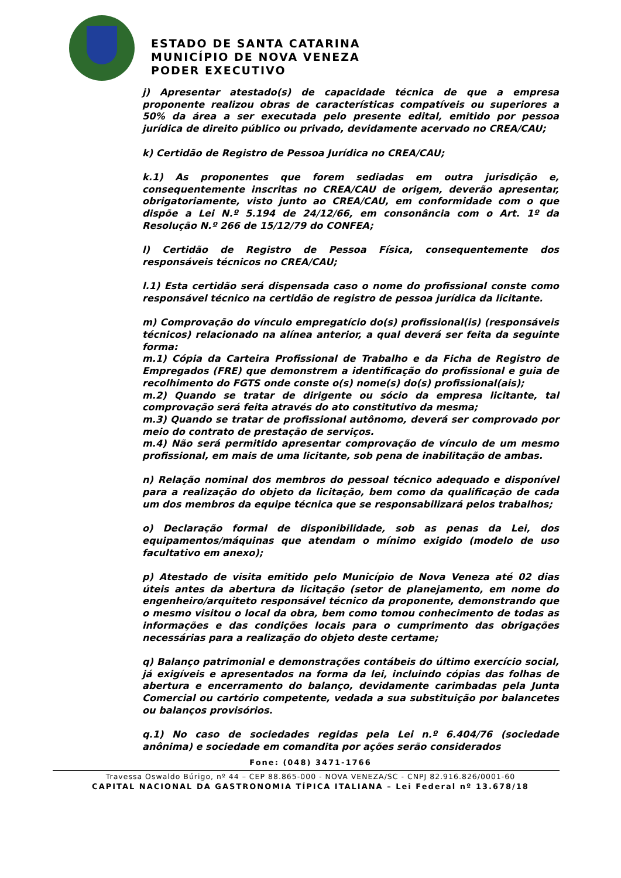ESTADO DE SANTA CATARINA
MUNICÍPIO DE NOVA VENEZA
PODER EXECUTIVO
j) Apresentar atestado(s) de capacidade técnica de que a empresa proponente realizou obras de características compatíveis ou superiores a 50% da área a ser executada pelo presente edital, emitido por pessoa jurídica de direito público ou privado, devidamente acervado no CREA/CAU;
k) Certidão de Registro de Pessoa Jurídica no CREA/CAU;
k.1) As proponentes que forem sediadas em outra jurisdição e, consequentemente inscritas no CREA/CAU de origem, deverão apresentar, obrigatoriamente, visto junto ao CREA/CAU, em conformidade com o que dispõe a Lei N.º 5.194 de 24/12/66, em consonância com o Art. 1º da Resolução N.º 266 de 15/12/79 do CONFEA;
l) Certidão de Registro de Pessoa Física, consequentemente dos responsáveis técnicos no CREA/CAU;
l.1) Esta certidão será dispensada caso o nome do profissional conste como responsável técnico na certidão de registro de pessoa jurídica da licitante.
m) Comprovação do vínculo empregatício do(s) profissional(is) (responsáveis técnicos) relacionado na alínea anterior, a qual deverá ser feita da seguinte forma:
m.1) Cópia da Carteira Profissional de Trabalho e da Ficha de Registro de Empregados (FRE) que demonstrem a identificação do profissional e guia de recolhimento do FGTS onde conste o(s) nome(s) do(s) profissional(ais);
m.2) Quando se tratar de dirigente ou sócio da empresa licitante, tal comprovação será feita através do ato constitutivo da mesma;
m.3) Quando se tratar de profissional autônomo, deverá ser comprovado por meio do contrato de prestação de serviços.
m.4) Não será permitido apresentar comprovação de vínculo de um mesmo profissional, em mais de uma licitante, sob pena de inabilitação de ambas.
n) Relação nominal dos membros do pessoal técnico adequado e disponível para a realização do objeto da licitação, bem como da qualificação de cada um dos membros da equipe técnica que se responsabilizará pelos trabalhos;
o) Declaração formal de disponibilidade, sob as penas da Lei, dos equipamentos/máquinas que atendam o mínimo exigido (modelo de uso facultativo em anexo);
p) Atestado de visita emitido pelo Município de Nova Veneza até 02 dias úteis antes da abertura da licitação (setor de planejamento, em nome do engenheiro/arquiteto responsável técnico da proponente, demonstrando que o mesmo visitou o local da obra, bem como tomou conhecimento de todas as informações e das condições locais para o cumprimento das obrigações necessárias para a realização do objeto deste certame;
q) Balanço patrimonial e demonstrações contábeis do último exercício social, já exigíveis e apresentados na forma da lei, incluindo cópias das folhas de abertura e encerramento do balanço, devidamente carimbadas pela Junta Comercial ou cartório competente, vedada a sua substituição por balancetes ou balanços provisórios.
q.1) No caso de sociedades regidas pela Lei n.º 6.404/76 (sociedade anônima) e sociedade em comandita por ações serão considerados
Fone: (048) 3471-1766
Travessa Oswaldo Búrigo, nº 44 – CEP 88.865-000 - NOVA VENEZA/SC - CNPJ 82.916.826/0001-60
CAPITAL NACIONAL DA GASTRONOMIA TÍPICA ITALIANA – Lei Federal nº 13.678/18